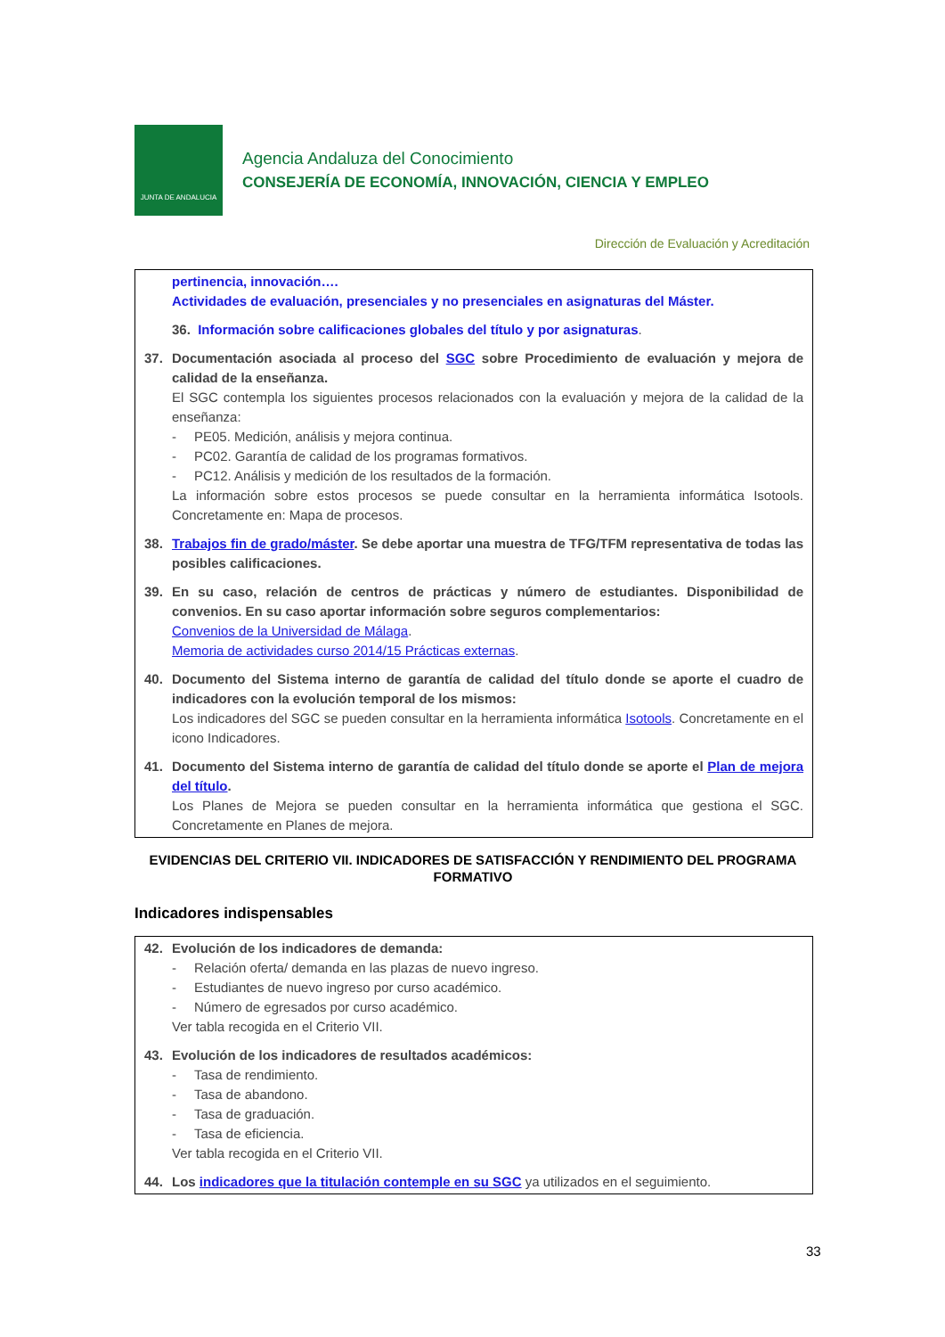JUNTA DE ANDALUCIA
Agencia Andaluza del Conocimiento
CONSEJERÍA DE ECONOMÍA, INNOVACIÓN, CIENCIA Y EMPLEO
Dirección de Evaluación y Acreditación
pertinencia, innovación….
Actividades de evaluación, presenciales y no presenciales en asignaturas del Máster.
36. Información sobre calificaciones globales del título y por asignaturas.
37. Documentación asociada al proceso del SGC sobre Procedimiento de evaluación y mejora de calidad de la enseñanza.
El SGC contempla los siguientes procesos relacionados con la evaluación y mejora de la calidad de la enseñanza:
- PE05. Medición, análisis y mejora continua.
- PC02. Garantía de calidad de los programas formativos.
- PC12. Análisis y medición de los resultados de la formación.
La información sobre estos procesos se puede consultar en la herramienta informática Isotools. Concretamente en: Mapa de procesos.
38. Trabajos fin de grado/máster. Se debe aportar una muestra de TFG/TFM representativa de todas las posibles calificaciones.
39. En su caso, relación de centros de prácticas y número de estudiantes. Disponibilidad de convenios. En su caso aportar información sobre seguros complementarios:
Convenios de la Universidad de Málaga.
Memoria de actividades curso 2014/15 Prácticas externas.
40. Documento del Sistema interno de garantía de calidad del título donde se aporte el cuadro de indicadores con la evolución temporal de los mismos:
Los indicadores del SGC se pueden consultar en la herramienta informática Isotools. Concretamente en el icono Indicadores.
41. Documento del Sistema interno de garantía de calidad del título donde se aporte el Plan de mejora del título.
Los Planes de Mejora se pueden consultar en la herramienta informática que gestiona el SGC. Concretamente en Planes de mejora.
EVIDENCIAS DEL CRITERIO VII. INDICADORES DE SATISFACCIÓN Y RENDIMIENTO DEL PROGRAMA FORMATIVO
Indicadores indispensables
42. Evolución de los indicadores de demanda:
- Relación oferta/ demanda en las plazas de nuevo ingreso.
- Estudiantes de nuevo ingreso por curso académico.
- Número de egresados por curso académico.
Ver tabla recogida en el Criterio VII.
43. Evolución de los indicadores de resultados académicos:
- Tasa de rendimiento.
- Tasa de abandono.
- Tasa de graduación.
- Tasa de eficiencia.
Ver tabla recogida en el Criterio VII.
44. Los indicadores que la titulación contemple en su SGC ya utilizados en el seguimiento.
33